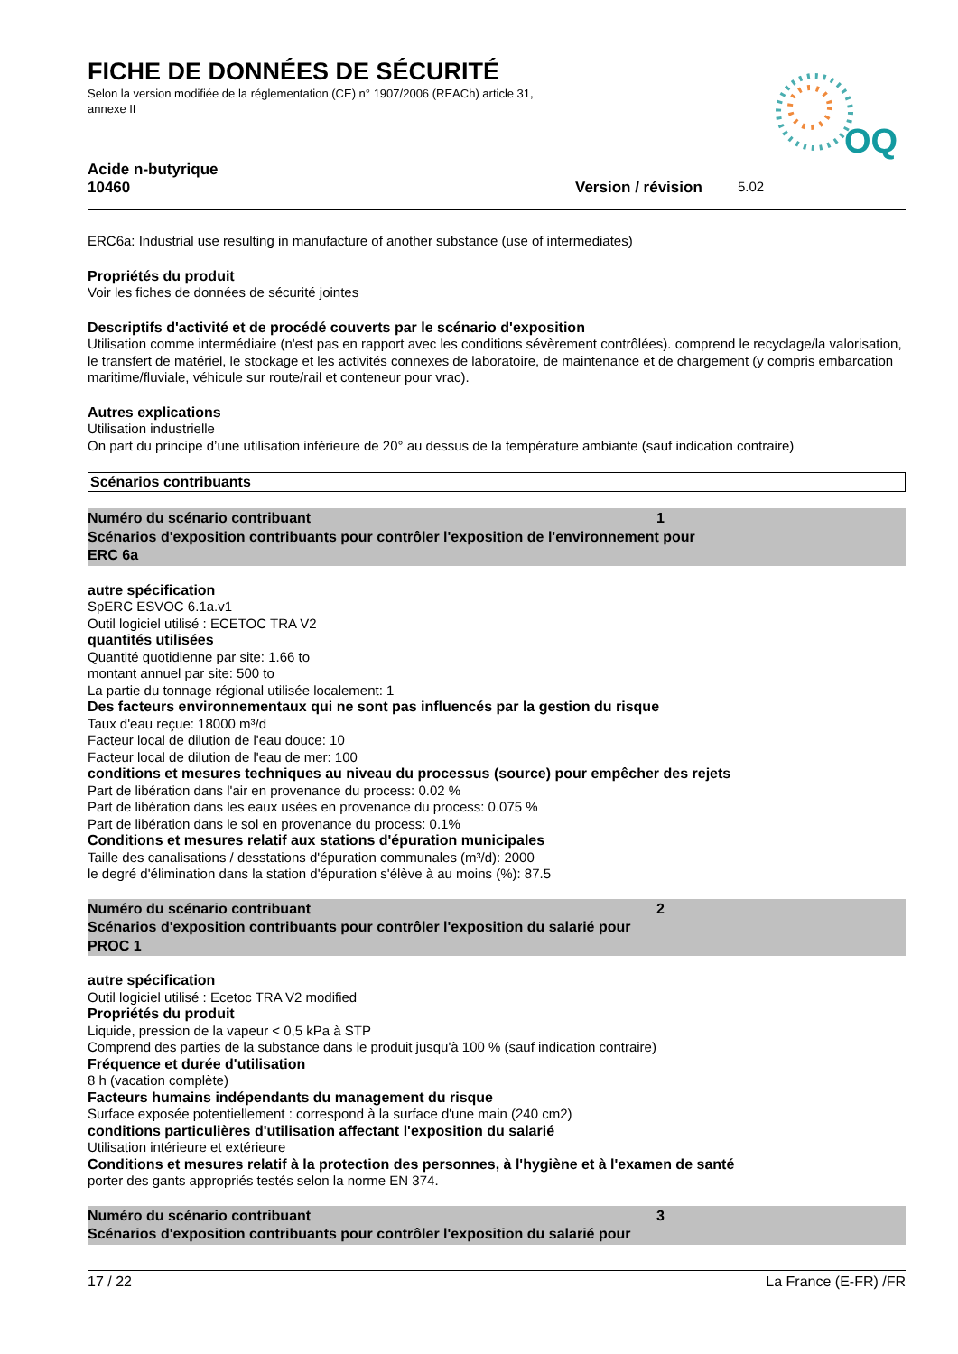FICHE DE DONNÉES DE SÉCURITÉ
Selon la version modifiée de la réglementation (CE) n° 1907/2006 (REACh) article 31, annexe II
OQ
Acide n-butyrique
10460 Version / révision 5.02
ERC6a: Industrial use resulting in manufacture of another substance (use of intermediates)
Propriétés du produit
Voir les fiches de données de sécurité jointes
Descriptifs d'activité et de procédé couverts par le scénario d'exposition
Utilisation comme intermédiaire (n'est pas en rapport avec les conditions sévèrement contrôlées). comprend le recyclage/la valorisation, le transfert de matériel, le stockage et les activités connexes de laboratoire, de maintenance et de chargement (y compris embarcation maritime/fluviale, véhicule sur route/rail et conteneur pour vrac).
Autres explications
Utilisation industrielle
On part du principe d’une utilisation inférieure de 20° au dessus de la température ambiante (sauf indication contraire)
Scénarios contribuants
Numéro du scénario contribuant 1
Scénarios d'exposition contribuants pour contrôler l'exposition de l'environnement pour
ERC 6a
autre spécification
SpERC ESVOC 6.1a.v1
Outil logiciel utilisé : ECETOC TRA V2
quantités utilisées
Quantité quotidienne par site: 1.66 to
montant annuel par site: 500 to
La partie du tonnage régional utilisée localement: 1
Des facteurs environnementaux qui ne sont pas influencés par la gestion du risque
Taux d'eau reçue: 18000 m³/d
Facteur local de dilution de l'eau douce: 10
Facteur local de dilution de l'eau de mer: 100
conditions et mesures techniques au niveau du processus (source) pour empêcher des rejets
Part de libération dans l'air en provenance du process: 0.02 %
Part de libération dans les eaux usées en provenance du process: 0.075 %
Part de libération dans le sol en provenance du process: 0.1%
Conditions et mesures relatif aux stations d'épuration municipales
Taille des canalisations / desstations d'épuration communales (m³/d): 2000
le degré d'élimination dans la station d'épuration s'élève à au moins (%): 87.5
Numéro du scénario contribuant 2
Scénarios d'exposition contribuants pour contrôler l'exposition du salarié pour
PROC 1
autre spécification
Outil logiciel utilisé : Ecetoc TRA V2 modified
Propriétés du produit
Liquide, pression de la vapeur < 0,5 kPa à STP
Comprend des parties de la substance dans le produit jusqu'à 100 % (sauf indication contraire)
Fréquence et durée d'utilisation
8 h (vacation complète)
Facteurs humains indépendants du management du risque
Surface exposée potentiellement : correspond à la surface d'une main (240 cm2)
conditions particulières d'utilisation affectant l'exposition du salarié
Utilisation intérieure et extérieure
Conditions et mesures relatif à la protection des personnes, à l'hygiène et à l'examen de santé
porter des gants appropriés testés selon la norme EN 374.
Numéro du scénario contribuant 3
Scénarios d'exposition contribuants pour contrôler l'exposition du salarié pour
17 / 22 La France (E-FR) /FR